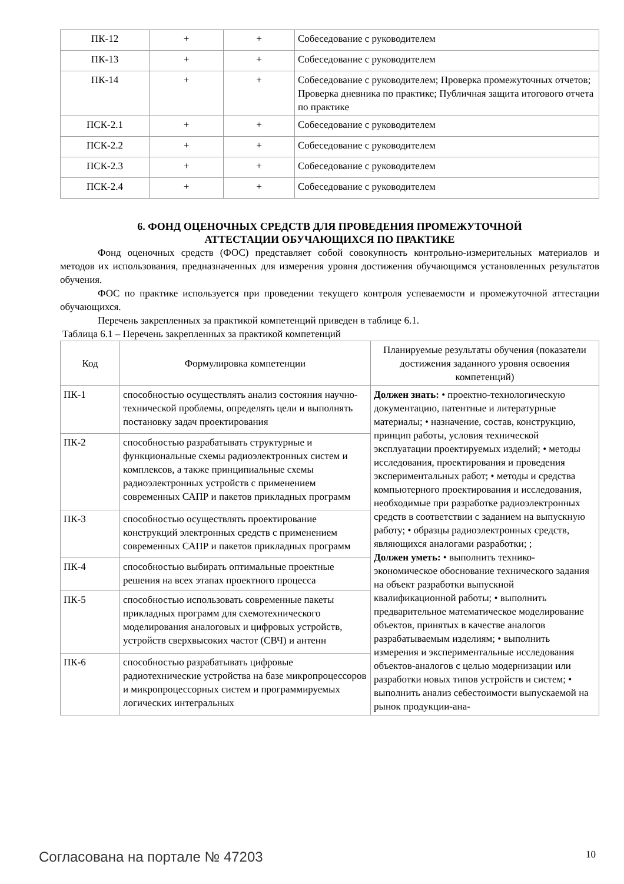| ПК-12 | + | + | Собеседование с руководителем |
| ПК-13 | + | + | Собеседование с руководителем |
| ПК-14 | + | + | Собеседование с руководителем; Проверка промежуточных отчетов; Проверка дневника по практике; Публичная защита итогового отчета по практике |
| ПСК-2.1 | + | + | Собеседование с руководителем |
| ПСК-2.2 | + | + | Собеседование с руководителем |
| ПСК-2.3 | + | + | Собеседование с руководителем |
| ПСК-2.4 | + | + | Собеседование с руководителем |
6. ФОНД ОЦЕНОЧНЫХ СРЕДСТВ ДЛЯ ПРОВЕДЕНИЯ ПРОМЕЖУТОЧНОЙ
АТТЕСТАЦИИ ОБУЧАЮЩИХСЯ ПО ПРАКТИКЕ
Фонд оценочных средств (ФОС) представляет собой совокупность контрольно-измерительных материалов и методов их использования, предназначенных для измерения уровня достижения обучающимся установленных результатов обучения.
ФОС по практике используется при проведении текущего контроля успеваемости и промежуточной аттестации обучающихся.
Перечень закрепленных за практикой компетенций приведен в таблице 6.1.
Таблица 6.1 – Перечень закрепленных за практикой компетенций
| Код | Формулировка компетенции | Планируемые результаты обучения (показатели достижения заданного уровня освоения компетенций) |
| --- | --- | --- |
| ПК-1 | способностью осуществлять анализ состояния научно-технической проблемы, определять цели и выполнять постановку задач проектирования | Должен знать: • проектно-технологическую документацию, патентные и литературные материалы; • назначение, состав, конструкцию, принцип работы, условия технической эксплуатации проектируемых изделий; • методы исследования, проектирования и проведения экспериментальных работ; • методы и средства компьютерного проектирования и исследования, необходимые при разработке радиоэлектронных средств в соответствии с заданием на выпускную работу; • образцы радиоэлектронных средств, являющихся аналогами разработки; ; Должен уметь: • выполнить технико-экономическое обоснование технического задания на объект разработки выпускной квалификационной работы; • выполнить предварительное математическое моделирование объектов, принятых в качестве аналогов разрабатываемым изделиям; • выполнить измерения и экспериментальные исследования объектов-аналогов с целью модернизации или разработки новых типов устройств и систем; • выполнить анализ себестоимости выпускаемой на рынок продукции-ана- |
| ПК-2 | способностью разрабатывать структурные и функциональные схемы радиоэлектронных систем и комплексов, а также принципиальные схемы радиоэлектронных устройств с применением современных САПР и пакетов прикладных программ | |
| ПК-3 | способностью осуществлять проектирование конструкций электронных средств с применением современных САПР и пакетов прикладных программ | |
| ПК-4 | способностью выбирать оптимальные проектные решения на всех этапах проектного процесса | |
| ПК-5 | способностью использовать современные пакеты прикладных программ для схемотехнического моделирования аналоговых и цифровых устройств, устройств сверхвысоких частот (СВЧ) и антенн | |
| ПК-6 | способностью разрабатывать цифровые радиотехнические устройства на базе микропроцессоров и микропроцессорных систем и программируемых логических интегральных | |
Согласована на портале № 47203 10